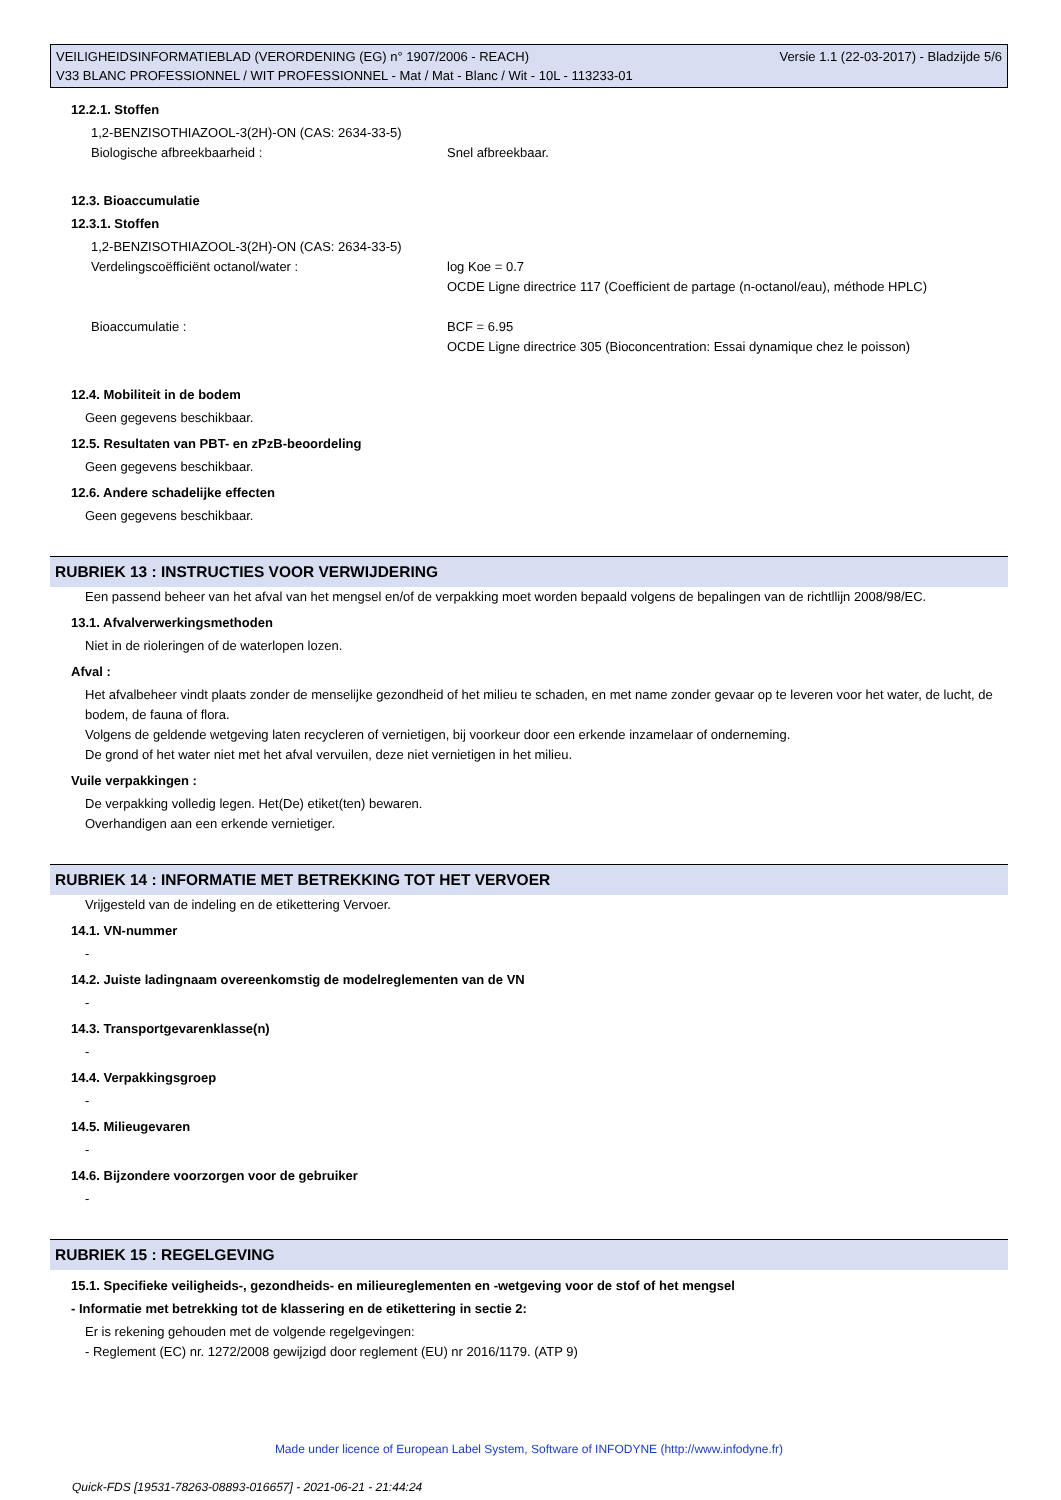VEILIGHEIDSINFORMATIEBLAD (VERORDENING (EG) n° 1907/2006 - REACH) Versie 1.1 (22-03-2017) - Bladzijde 5/6
V33 BLANC PROFESSIONNEL / WIT PROFESSIONNEL - Mat / Mat - Blanc / Wit - 10L - 113233-01
12.2.1. Stoffen
1,2-BENZISOTHIAZOOL-3(2H)-ON (CAS: 2634-33-5)
Biologische afbreekbaarheid : Snel afbreekbaar.
12.3. Bioaccumulatie
12.3.1. Stoffen
1,2-BENZISOTHIAZOOL-3(2H)-ON (CAS: 2634-33-5)
Verdelingscoëfficiënt octanol/water : log Koe = 0.7
OCDE Ligne directrice 117 (Coefficient de partage (n-octanol/eau), méthode HPLC)
Bioaccumulatie : BCF = 6.95
OCDE Ligne directrice 305 (Bioconcentration: Essai dynamique chez le poisson)
12.4. Mobiliteit in de bodem
Geen gegevens beschikbaar.
12.5. Resultaten van PBT- en zPzB-beoordeling
Geen gegevens beschikbaar.
12.6. Andere schadelijke effecten
Geen gegevens beschikbaar.
RUBRIEK 13 : INSTRUCTIES VOOR VERWIJDERING
Een passend beheer van het afval van het mengsel en/of de verpakking moet worden bepaald volgens de bepalingen van de richtllijn 2008/98/EC.
13.1. Afvalverwerkingsmethoden
Niet in de rioleringen of de waterlopen lozen.
Afval :
Het afvalbeheer vindt plaats zonder de menselijke gezondheid of het milieu te schaden, en met name zonder gevaar op te leveren voor het water, de lucht, de bodem, de fauna of flora.
Volgens de geldende wetgeving laten recycleren of vernietigen, bij voorkeur door een erkende inzamelaar of onderneming.
De grond of het water niet met het afval vervuilen, deze niet vernietigen in het milieu.
Vuile verpakkingen :
De verpakking volledig legen. Het(De) etiket(ten) bewaren.
Overhandigen aan een erkende vernietiger.
RUBRIEK 14 : INFORMATIE MET BETREKKING TOT HET VERVOER
Vrijgesteld van de indeling en de etikettering Vervoer.
14.1. VN-nummer
-
14.2. Juiste ladingnaam overeenkomstig de modelreglementen van de VN
-
14.3. Transportgevarenklasse(n)
-
14.4. Verpakkingsgroep
-
14.5. Milieugevaren
-
14.6. Bijzondere voorzorgen voor de gebruiker
-
RUBRIEK 15 : REGELGEVING
15.1. Specifieke veiligheids-, gezondheids- en milieureglementen en -wetgeving voor de stof of het mengsel
- Informatie met betrekking tot de klassering en de etikettering in sectie 2:
Er is rekening gehouden met de volgende regelgevingen:
- Reglement (EC) nr. 1272/2008 gewijzigd door reglement (EU) nr 2016/1179. (ATP 9)
Made under licence of European Label System, Software of INFODYNE (http://www.infodyne.fr)
Quick-FDS [19531-78263-08893-016657] - 2021-06-21 - 21:44:24